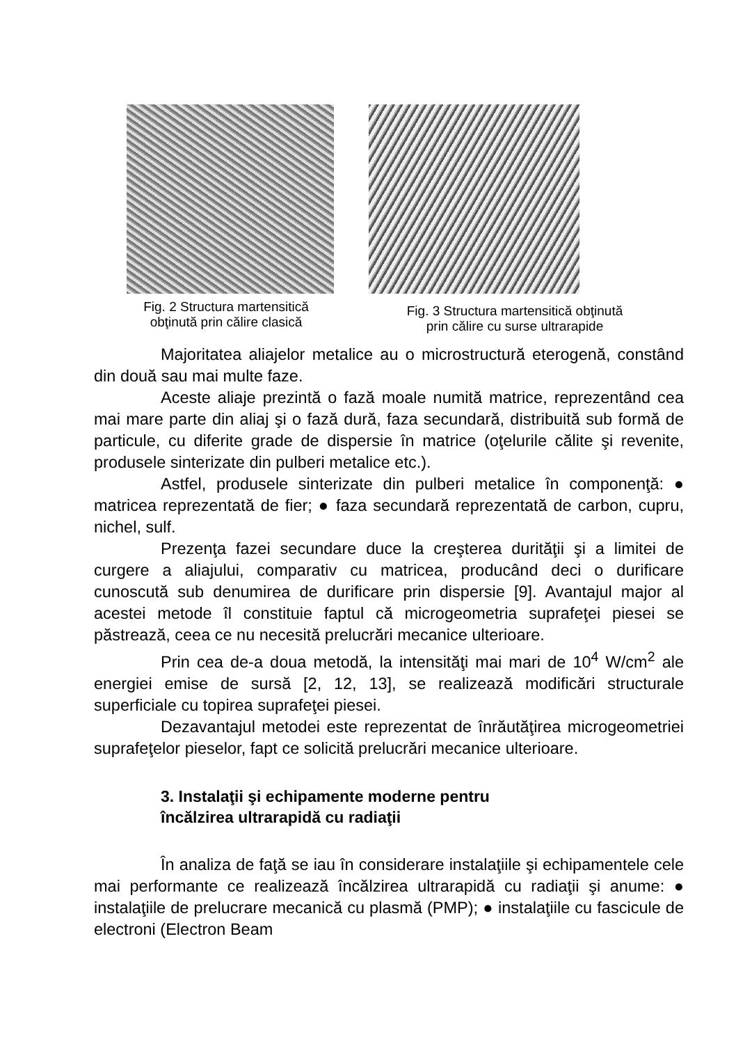Fig. 2 Structura martensitică
obţinută prin călire clasică
Fig. 3 Structura martensitică obţinută
prin călire cu surse ultrarapide
Majoritatea aliajelor metalice au o microstructură eterogenă, constând din două sau mai multe faze.
Aceste aliaje prezintă o fază moale numită matrice, reprezentând cea mai mare parte din aliaj şi o fază dură, faza secundară, distribuită sub formă de particule, cu diferite grade de dispersie în matrice (oţelurile călite şi revenite, produsele sinterizate din pulberi metalice etc.).
Astfel, produsele sinterizate din pulberi metalice în componenţă: ● matricea reprezentată de fier; ● faza secundară reprezentată de carbon, cupru, nichel, sulf.
Prezenţa fazei secundare duce la creşterea durităţii şi a limitei de curgere a aliajului, comparativ cu matricea, producând deci o durificare cunoscută sub denumirea de durificare prin dispersie [9]. Avantajul major al acestei metode îl constituie faptul că microgeometria suprafeţei piesei se păstrează, ceea ce nu necesită prelucrări mecanice ulterioare.
Prin cea de-a doua metodă, la intensităţi mai mari de 10<sup>4</sup> W/cm<sup>2</sup> ale energiei emise de sursă [2, 12, 13], se realizează modificări structurale superficiale cu topirea suprafeţei piesei.
Dezavantajul metodei este reprezentat de înrăutăţirea microgeometriei suprafeţelor pieselor, fapt ce solicită prelucrări mecanice ulterioare.
3. Instalaţii şi echipamente moderne pentru
încălzirea ultrarapidă cu radiaţii
În analiza de faţă se iau în considerare instalaţiile şi echipamentele cele mai performante ce realizează încălzirea ultrarapidă cu radiaţii şi anume: ● instalaţiile de prelucrare mecanică cu plasmă (PMP); ● instalaţiile cu fascicule de electroni (Electron Beam